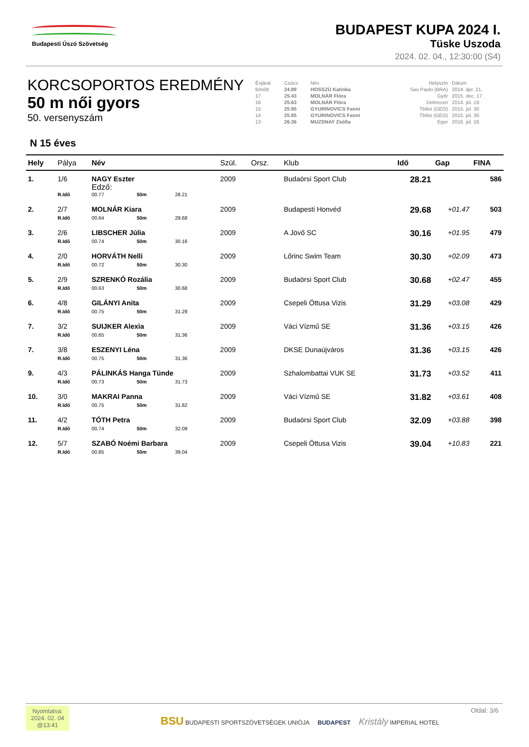Budapesti Úszó Szövetség
BUDAPEST KUPA 2024 I.
Tüske Uszoda
2024. 02. 04., 12:30:00 (S4)
KORCSOPORTOS EREDMÉNY
50 m női gyors
50. versenyszám
| Évjárat | Csúcs | Név | Helyszín | Dátum |
| felnőtt | 24.89 | HOSSZÚ Katinka | Sao Paulo (BRA) | 2014. ápr. 21. |
| 17 | 25.43 | MOLNÁR Flóra | Győr | 2015. dec. 17. |
| 16 | 25.63 | MOLNÁR Flóra | Debrecen | 2014. júl. 19. |
| 15 | 25.95 | GYURINOVICS Fanni | Tbilisi (GEO) | 2015. júl. 30. |
| 14 | 25.95 | GYURINOVICS Fanni | Tbilisi (GEO) | 2015. júl. 30. |
| 13 | 26.36 | MUZSNAY Zsófia | Eger | 2016. júl. 16. |
N 15 éves
| Hely | Pálya | Név | | | Szül. | Orsz. | Klub | Idő | Gap | FINA |
| --- | --- | --- | --- | --- | --- | --- | --- | --- | --- | --- |
| 1. | 1/6 | NAGY Eszter Edző: | | | 2009 | | Budaörsi Sport Club | 28.21 | | 586 |
| | R.Idő | 00.77 | 50m | 28.21 | | | | | | |
| 2. | 2/7 | MOLNÁR Kiara | | | 2009 | | Budapesti Honvéd | 29.68 | +01.47 | 503 |
| | R.Idő | 00.64 | 50m | 29.68 | | | | | | |
| 3. | 2/6 | LIBSCHER Júlia | | | 2009 | | A Jövő SC | 30.16 | +01.95 | 479 |
| | R.Idő | 00.74 | 50m | 30.16 | | | | | | |
| 4. | 2/0 | HORVÁTH Nelli | | | 2009 | | Lőrinc Swim Team | 30.30 | +02.09 | 473 |
| | R.Idő | 00.72 | 50m | 30.30 | | | | | | |
| 5. | 2/9 | SZRENKÓ Rozália | | | 2009 | | Budaörsi Sport Club | 30.68 | +02.47 | 455 |
| | R.Idő | 00.63 | 50m | 30.68 | | | | | | |
| 6. | 4/8 | GILÁNYI Anita | | | 2009 | | Csepeli Öttusa Vizis | 31.29 | +03.08 | 429 |
| | R.Idő | 00.75 | 50m | 31.29 | | | | | | |
| 7. | 3/2 | SUIJKER Alexia | | | 2009 | | Váci Vízmű SE | 31.36 | +03.15 | 426 |
| | R.Idő | 00.65 | 50m | 31.36 | | | | | | |
| 7. | 3/8 | ESZENYI Léna | | | 2009 | | DKSE Dunaújváros | 31.36 | +03.15 | 426 |
| | R.Idő | 00.75 | 50m | 31.36 | | | | | | |
| 9. | 4/3 | PÁLINKÁS Hanga Tünde | | | 2009 | | Szhalombattai VUK SE | 31.73 | +03.52 | 411 |
| | R.Idő | 00.73 | 50m | 31.73 | | | | | | |
| 10. | 3/0 | MAKRAI Panna | | | 2009 | | Váci Vízmű SE | 31.82 | +03.61 | 408 |
| | R.Idő | 00.75 | 50m | 31.82 | | | | | | |
| 11. | 4/2 | TÓTH Petra | | | 2009 | | Budaörsi Sport Club | 32.09 | +03.88 | 398 |
| | R.Idő | 00.74 | 50m | 32.09 | | | | | | |
| 12. | 5/7 | SZABÓ Noémi Barbara | | | 2009 | | Csepeli Öttusa Vizis | 39.04 | +10.83 | 221 |
| | R.Idő | 00.85 | 50m | 39.04 | | | | | | |
Nyomtatva:
2024. 02. 04
@13:41
BSU BUDAPESTI SPORTSZÖVETSÉGEK UNIÓJA BUDAPEST Kristály IMPERIAL HOTEL
Oldal: 3/6